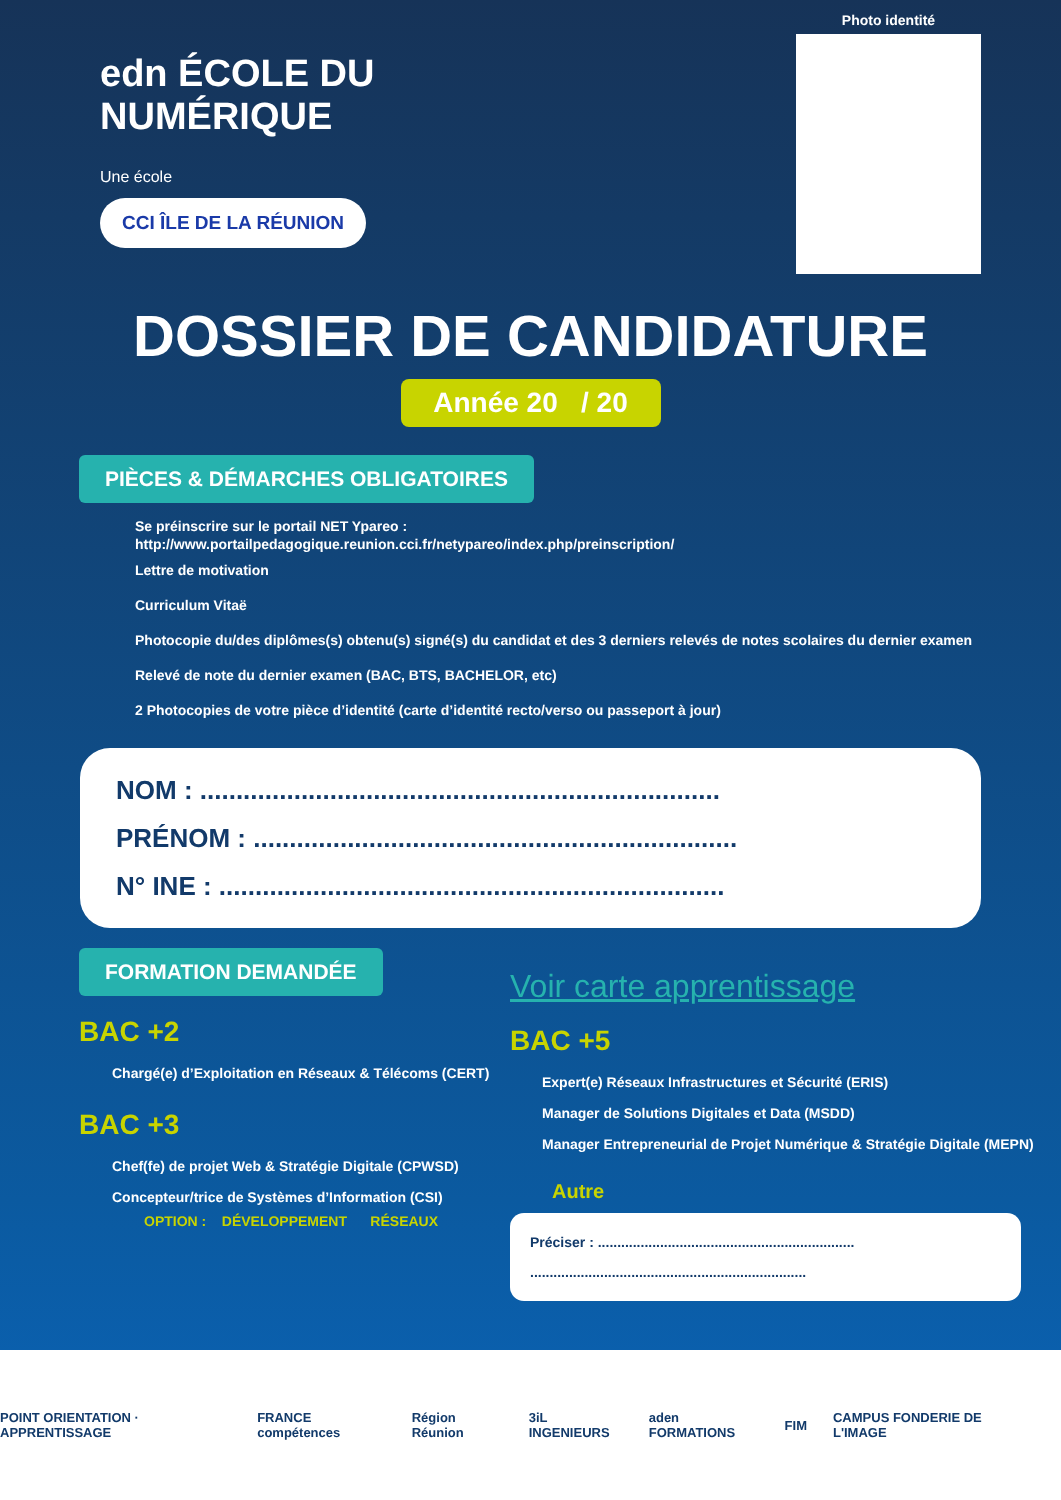edn ÉCOLE DU NUMÉRIQUE
Une école
CCI ÎLE DE LA RÉUNION
Photo identité
DOSSIER DE CANDIDATURE
Année 20 / 20
PIÈCES & DÉMARCHES OBLIGATOIRES
Se préinscrire sur le portail NET Ypareo :
http://www.portailpedagogique.reunion.cci.fr/netypareo/index.php/preinscription/
Lettre de motivation
Curriculum Vitaë
Photocopie du/des diplômes(s) obtenu(s) signé(s) du candidat et des 3 derniers relevés de notes scolaires du dernier examen
Relevé de note du dernier examen (BAC, BTS, BACHELOR, etc)
2 Photocopies de votre pièce d’identité (carte d’identité recto/verso ou passeport à jour)
NOM : ........................................................................
PRÉNOM : ...................................................................
N° INE : ......................................................................
FORMATION DEMANDÉE
BAC +2
Chargé(e) d’Exploitation en Réseaux & Télécoms (CERT)
BAC +3
Chef(fe) de projet Web & Stratégie Digitale (CPWSD)
Concepteur/trice de Systèmes d’Information (CSI)
OPTION : DÉVELOPPEMENT RÉSEAUX
Voir carte apprentissage
BAC +5
Expert(e) Réseaux Infrastructures et Sécurité (ERIS)
Manager de Solutions Digitales et Data (MSDD)
Manager Entrepreneurial de Projet Numérique & Stratégie Digitale (MEPN)
Autre
Préciser : ..................................................................
.......................................................................
POINT ORIENTATION · APPRENTISSAGE FRANCE compétences Région Réunion 3iL INGENIEURS aden FORMATIONS FIM CAMPUS FONDERIE DE L'IMAGE